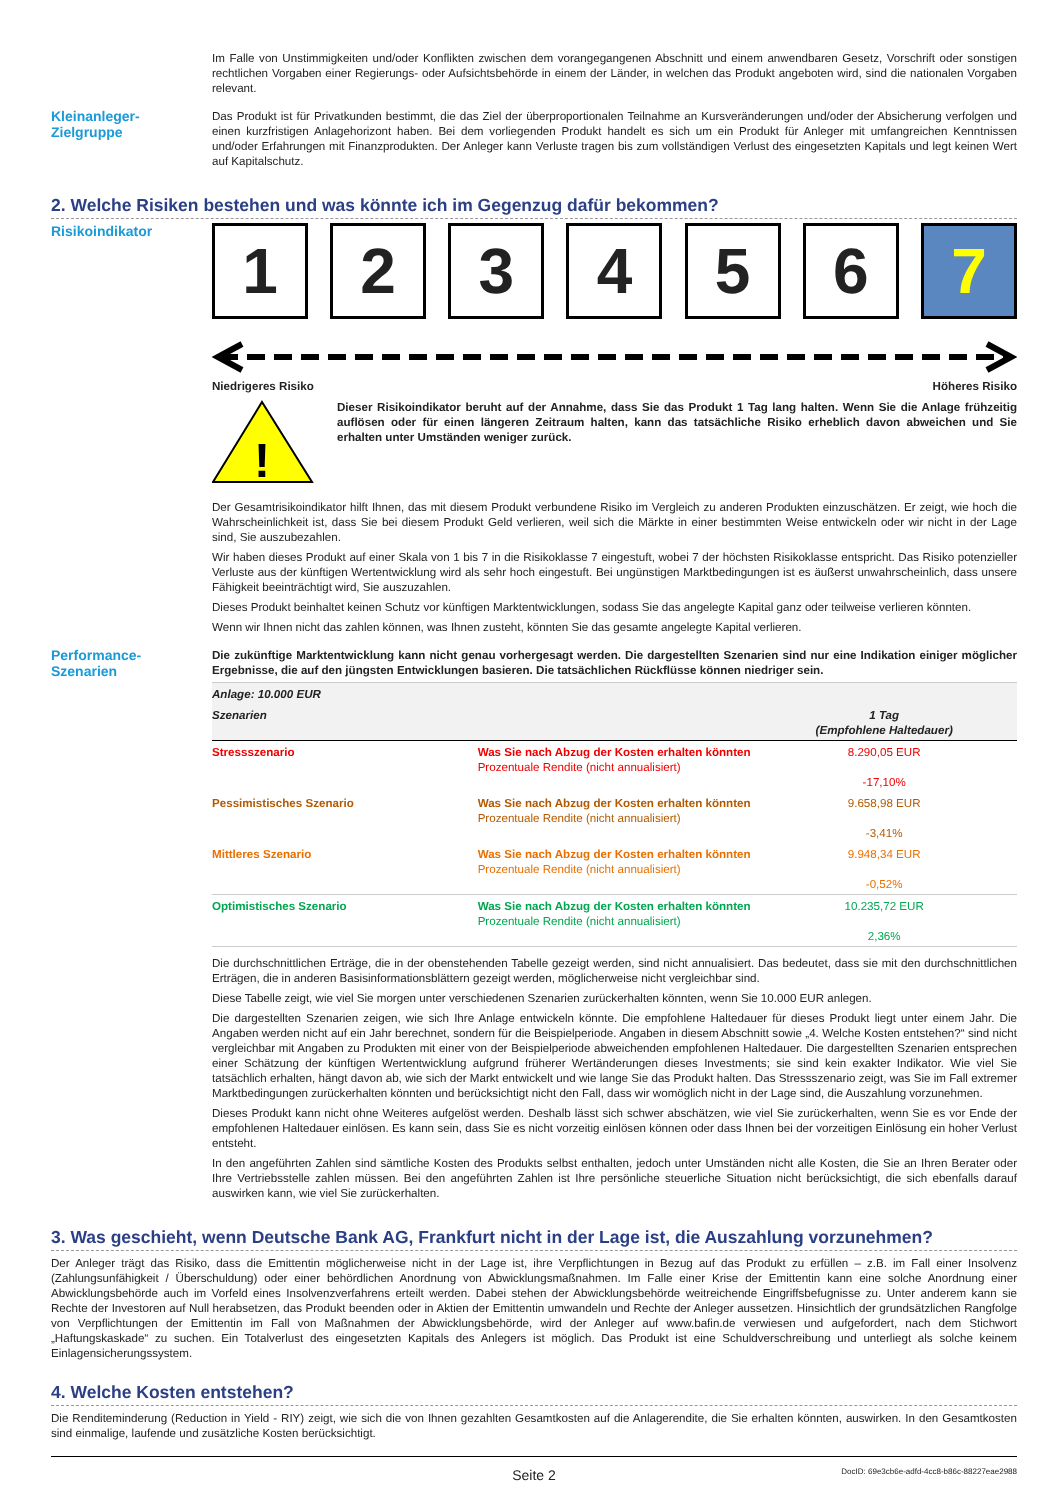Im Falle von Unstimmigkeiten und/oder Konflikten zwischen dem vorangegangenen Abschnitt und einem anwendbaren Gesetz, Vorschrift oder sonstigen rechtlichen Vorgaben einer Regierungs- oder Aufsichtsbehörde in einem der Länder, in welchen das Produkt angeboten wird, sind die nationalen Vorgaben relevant.
Kleinanleger-
Zielgruppe
Das Produkt ist für Privatkunden bestimmt, die das Ziel der überproportionalen Teilnahme an Kursveränderungen und/oder der Absicherung verfolgen und einen kurzfristigen Anlagehorizont haben. Bei dem vorliegenden Produkt handelt es sich um ein Produkt für Anleger mit umfangreichen Kenntnissen und/oder Erfahrungen mit Finanzprodukten. Der Anleger kann Verluste tragen bis zum vollständigen Verlust des eingesetzten Kapitals und legt keinen Wert auf Kapitalschutz.
2. Welche Risiken bestehen und was könnte ich im Gegenzug dafür bekommen?
Risikoindikator
1 2 3 4 5 6 7
Niedrigeres Risiko Höheres Risiko
!
Dieser Risikoindikator beruht auf der Annahme, dass Sie das Produkt 1 Tag lang halten. Wenn Sie die Anlage frühzeitig auflösen oder für einen längeren Zeitraum halten, kann das tatsächliche Risiko erheblich davon abweichen und Sie erhalten unter Umständen weniger zurück.
Der Gesamtrisikoindikator hilft Ihnen, das mit diesem Produkt verbundene Risiko im Vergleich zu anderen Produkten einzuschätzen. Er zeigt, wie hoch die Wahrscheinlichkeit ist, dass Sie bei diesem Produkt Geld verlieren, weil sich die Märkte in einer bestimmten Weise entwickeln oder wir nicht in der Lage sind, Sie auszubezahlen.
Wir haben dieses Produkt auf einer Skala von 1 bis 7 in die Risikoklasse 7 eingestuft, wobei 7 der höchsten Risikoklasse entspricht. Das Risiko potenzieller Verluste aus der künftigen Wertentwicklung wird als sehr hoch eingestuft. Bei ungünstigen Marktbedingungen ist es äußerst unwahrscheinlich, dass unsere Fähigkeit beeinträchtigt wird, Sie auszuzahlen.
Dieses Produkt beinhaltet keinen Schutz vor künftigen Marktentwicklungen, sodass Sie das angelegte Kapital ganz oder teilweise verlieren könnten.
Wenn wir Ihnen nicht das zahlen können, was Ihnen zusteht, könnten Sie das gesamte angelegte Kapital verlieren.
Performance-
Szenarien
Die zukünftige Marktentwicklung kann nicht genau vorhergesagt werden. Die dargestellten Szenarien sind nur eine Indikation einiger möglicher Ergebnisse, die auf den jüngsten Entwicklungen basieren. Die tatsächlichen Rückflüsse können niedriger sein.
| Anlage: 10.000 EUR | | |
| --- | --- | --- |
| Szenarien | | 1 Tag (Empfohlene Haltedauer) |
| Stressszenario | Was Sie nach Abzug der Kosten erhalten könnten Prozentuale Rendite (nicht annualisiert) | 8.290,05 EUR -17,10% |
| Pessimistisches Szenario | Was Sie nach Abzug der Kosten erhalten könnten Prozentuale Rendite (nicht annualisiert) | 9.658,98 EUR -3,41% |
| Mittleres Szenario | Was Sie nach Abzug der Kosten erhalten könnten Prozentuale Rendite (nicht annualisiert) | 9.948,34 EUR -0,52% |
| Optimistisches Szenario | Was Sie nach Abzug der Kosten erhalten könnten Prozentuale Rendite (nicht annualisiert) | 10.235,72 EUR 2,36% |
Die durchschnittlichen Erträge, die in der obenstehenden Tabelle gezeigt werden, sind nicht annualisiert. Das bedeutet, dass sie mit den durchschnittlichen Erträgen, die in anderen Basisinformationsblättern gezeigt werden, möglicherweise nicht vergleichbar sind.
Diese Tabelle zeigt, wie viel Sie morgen unter verschiedenen Szenarien zurückerhalten könnten, wenn Sie 10.000 EUR anlegen.
Die dargestellten Szenarien zeigen, wie sich Ihre Anlage entwickeln könnte. Die empfohlene Haltedauer für dieses Produkt liegt unter einem Jahr. Die Angaben werden nicht auf ein Jahr berechnet, sondern für die Beispielperiode. Angaben in diesem Abschnitt sowie „4. Welche Kosten entstehen?“ sind nicht vergleichbar mit Angaben zu Produkten mit einer von der Beispielperiode abweichenden empfohlenen Haltedauer. Die dargestellten Szenarien entsprechen einer Schätzung der künftigen Wertentwicklung aufgrund früherer Wertänderungen dieses Investments; sie sind kein exakter Indikator. Wie viel Sie tatsächlich erhalten, hängt davon ab, wie sich der Markt entwickelt und wie lange Sie das Produkt halten. Das Stressszenario zeigt, was Sie im Fall extremer Marktbedingungen zurückerhalten könnten und berücksichtigt nicht den Fall, dass wir womöglich nicht in der Lage sind, die Auszahlung vorzunehmen.
Dieses Produkt kann nicht ohne Weiteres aufgelöst werden. Deshalb lässt sich schwer abschätzen, wie viel Sie zurückerhalten, wenn Sie es vor Ende der empfohlenen Haltedauer einlösen. Es kann sein, dass Sie es nicht vorzeitig einlösen können oder dass Ihnen bei der vorzeitigen Einlösung ein hoher Verlust entsteht.
In den angeführten Zahlen sind sämtliche Kosten des Produkts selbst enthalten, jedoch unter Umständen nicht alle Kosten, die Sie an Ihren Berater oder Ihre Vertriebsstelle zahlen müssen. Bei den angeführten Zahlen ist Ihre persönliche steuerliche Situation nicht berücksichtigt, die sich ebenfalls darauf auswirken kann, wie viel Sie zurückerhalten.
3. Was geschieht, wenn Deutsche Bank AG, Frankfurt nicht in der Lage ist, die Auszahlung vorzunehmen?
Der Anleger trägt das Risiko, dass die Emittentin möglicherweise nicht in der Lage ist, ihre Verpflichtungen in Bezug auf das Produkt zu erfüllen – z.B. im Fall einer Insolvenz (Zahlungsunfähigkeit / Überschuldung) oder einer behördlichen Anordnung von Abwicklungsmaßnahmen. Im Falle einer Krise der Emittentin kann eine solche Anordnung einer Abwicklungsbehörde auch im Vorfeld eines Insolvenzverfahrens erteilt werden. Dabei stehen der Abwicklungsbehörde weitreichende Eingriffsbefugnisse zu. Unter anderem kann sie Rechte der Investoren auf Null herabsetzen, das Produkt beenden oder in Aktien der Emittentin umwandeln und Rechte der Anleger aussetzen. Hinsichtlich der grundsätzlichen Rangfolge von Verpflichtungen der Emittentin im Fall von Maßnahmen der Abwicklungsbehörde, wird der Anleger auf www.bafin.de verwiesen und aufgefordert, nach dem Stichwort „Haftungskaskade“ zu suchen. Ein Totalverlust des eingesetzten Kapitals des Anlegers ist möglich. Das Produkt ist eine Schuldverschreibung und unterliegt als solche keinem Einlagensicherungssystem.
4. Welche Kosten entstehen?
Die Renditeminderung (Reduction in Yield - RIY) zeigt, wie sich die von Ihnen gezahlten Gesamtkosten auf die Anlagerendite, die Sie erhalten könnten, auswirken. In den Gesamtkosten sind einmalige, laufende und zusätzliche Kosten berücksichtigt.
Seite 2 DocID: 69e3cb6e-adfd-4cc8-b86c-88227eae2988